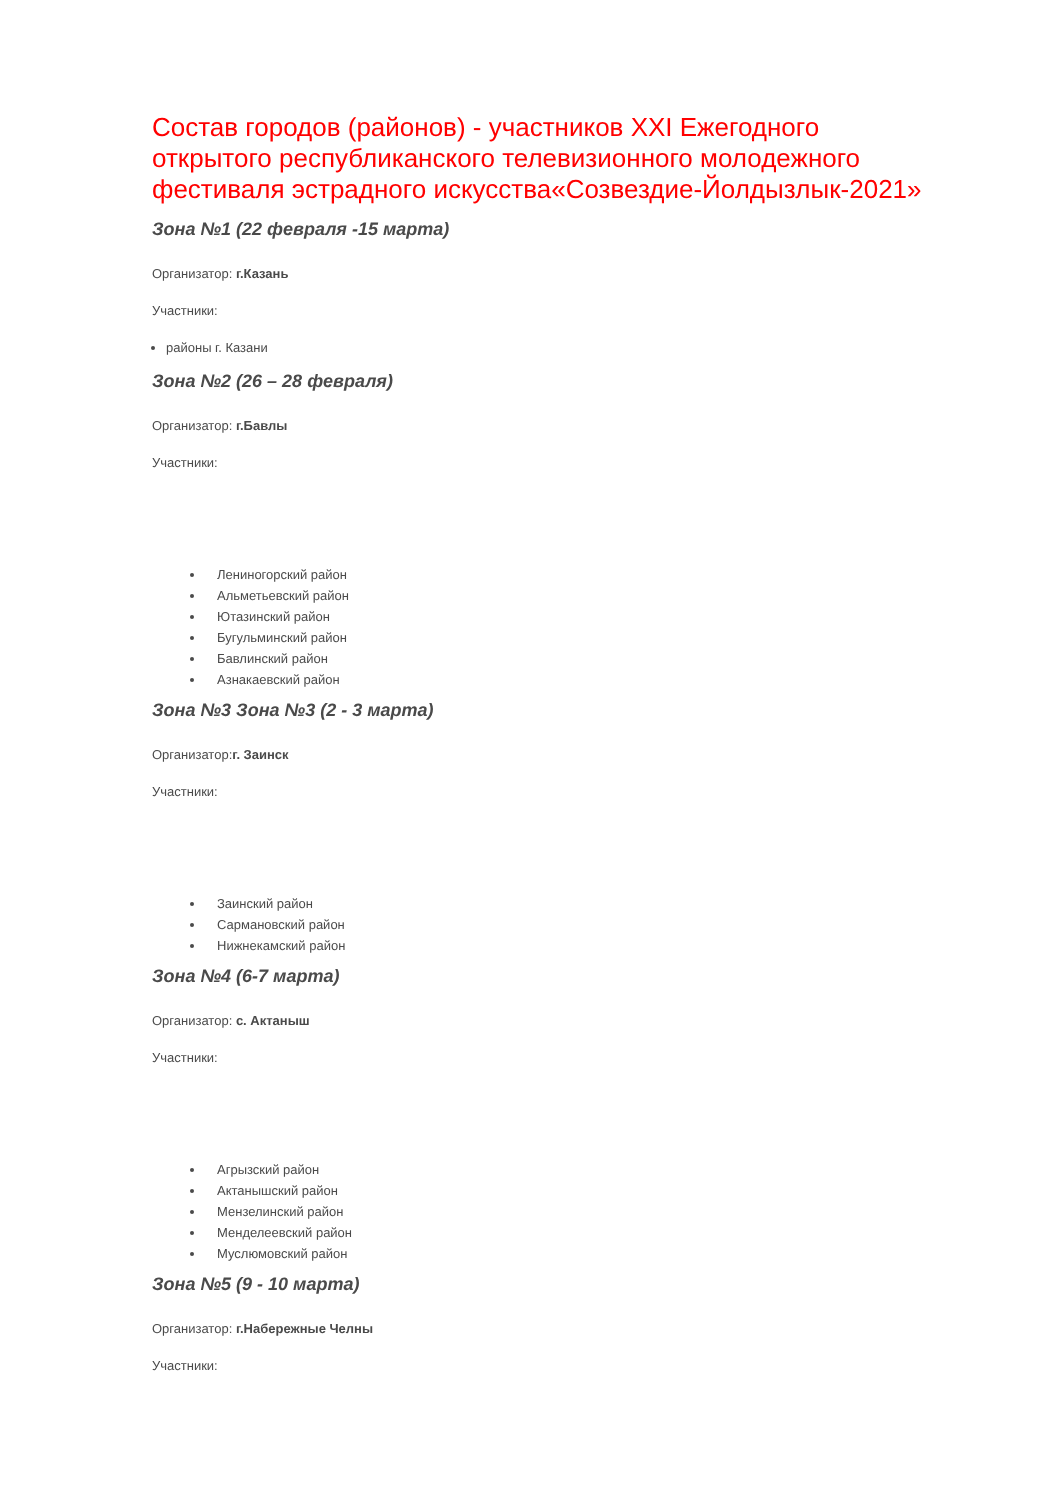Состав городов (районов) - участников XXI Ежегодного открытого республиканского телевизионного молодежного фестиваля эстрадного искусства«Созвездие-Йолдызлык-2021»
Зона №1 (22 февраля -15 марта)
Организатор: г.Казань
Участники:
районы г. Казани
Зона №2 (26 – 28 февраля)
Организатор: г.Бавлы
Участники:
Лениногорский район
Альметьевский район
Ютазинский район
Бугульминский район
Бавлинский район
Азнакаевский район
Зона №3 Зона №3 (2 - 3 марта)
Организатор:г. Заинск
Участники:
Заинский район
Сармановский район
Нижнекамский район
Зона №4 (6-7 марта)
Организатор: с. Актаныш
Участники:
Агрызский район
Актанышский район
Мензелинский район
Менделеевский район
Муслюмовский район
Зона №5 (9 - 10 марта)
Организатор: г.Набережные Челны
Участники: